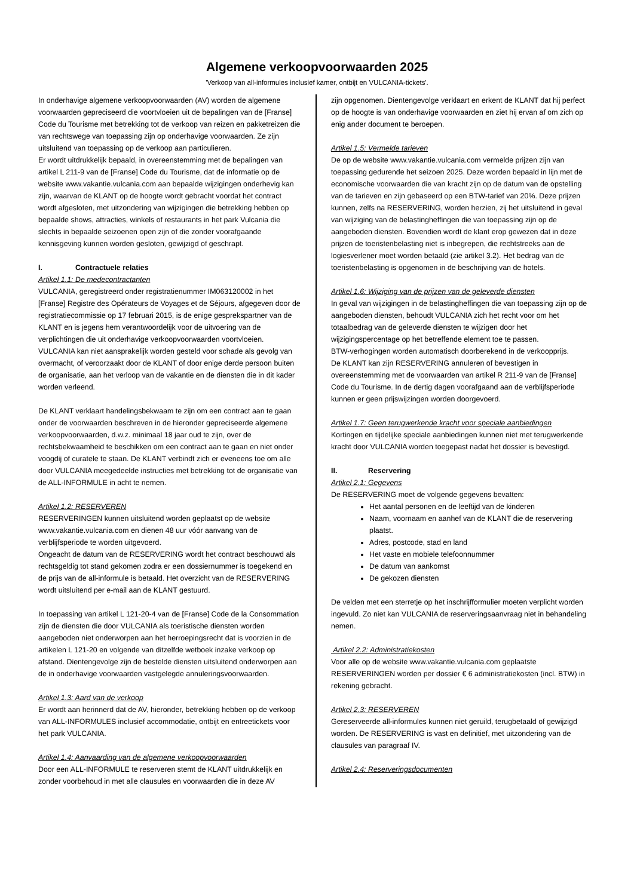Algemene verkoopvoorwaarden 2025
'Verkoop van all-informules inclusief kamer, ontbijt en VULCANIA-tickets'.
In onderhavige algemene verkoopvoorwaarden (AV) worden de algemene voorwaarden gepreciseerd die voortvloeien uit de bepalingen van de [Franse] Code du Tourisme met betrekking tot de verkoop van reizen en pakketreizen die van rechtswege van toepassing zijn op onderhavige voorwaarden. Ze zijn uitsluitend van toepassing op de verkoop aan particulieren.
Er wordt uitdrukkelijk bepaald, in overeenstemming met de bepalingen van artikel L 211-9 van de [Franse] Code du Tourisme, dat de informatie op de website www.vakantie.vulcania.com aan bepaalde wijzigingen onderhevig kan zijn, waarvan de KLANT op de hoogte wordt gebracht voordat het contract wordt afgesloten, met uitzondering van wijzigingen die betrekking hebben op bepaalde shows, attracties, winkels of restaurants in het park Vulcania die slechts in bepaalde seizoenen open zijn of die zonder voorafgaande kennisgeving kunnen worden gesloten, gewijzigd of geschrapt.
I. Contractuele relaties
Artikel 1.1: De medecontractanten
VULCANIA, geregistreerd onder registratienummer IM063120002 in het [Franse] Registre des Opérateurs de Voyages et de Séjours, afgegeven door de registratiecommissie op 17 februari 2015, is de enige gesprekspartner van de KLANT en is jegens hem verantwoordelijk voor de uitvoering van de verplichtingen die uit onderhavige verkoopvoorwaarden voortvloeien. VULCANIA kan niet aansprakelijk worden gesteld voor schade als gevolg van overmacht, of veroorzaakt door de KLANT of door enige derde persoon buiten de organisatie, aan het verloop van de vakantie en de diensten die in dit kader worden verleend.
De KLANT verklaart handelingsbekwaam te zijn om een contract aan te gaan onder de voorwaarden beschreven in de hieronder gepreciseerde algemene verkoopvoorwaarden, d.w.z. minimaal 18 jaar oud te zijn, over de rechtsbekwaamheid te beschikken om een contract aan te gaan en niet onder voogdij of curatele te staan. De KLANT verbindt zich er eveneens toe om alle door VULCANIA meegedeelde instructies met betrekking tot de organisatie van de ALL-INFORMULE in acht te nemen.
Artikel 1.2: RESERVEREN
RESERVERINGEN kunnen uitsluitend worden geplaatst op de website www.vakantie.vulcania.com en dienen 48 uur vóór aanvang van de verblijfsperiode te worden uitgevoerd.
Ongeacht de datum van de RESERVERING wordt het contract beschouwd als rechtsgeldig tot stand gekomen zodra er een dossiernummer is toegekend en de prijs van de all-informule is betaald. Het overzicht van de RESERVERING wordt uitsluitend per e-mail aan de KLANT gestuurd.
In toepassing van artikel L 121-20-4 van de [Franse] Code de la Consommation zijn de diensten die door VULCANIA als toeristische diensten worden aangeboden niet onderworpen aan het herroepingsrecht dat is voorzien in de artikelen L 121-20 en volgende van ditzelfde wetboek inzake verkoop op afstand. Dientengevolge zijn de bestelde diensten uitsluitend onderworpen aan de in onderhavige voorwaarden vastgelegde annuleringsvoorwaarden.
Artikel 1.3: Aard van de verkoop
Er wordt aan herinnerd dat de AV, hieronder, betrekking hebben op de verkoop van ALL-INFORMULES inclusief accommodatie, ontbijt en entreetickets voor het park VULCANIA.
Artikel 1.4: Aanvaarding van de algemene verkoopvoorwaarden
Door een ALL-INFORMULE te reserveren stemt de KLANT uitdrukkelijk en zonder voorbehoud in met alle clausules en voorwaarden die in deze AV
zijn opgenomen. Dientengevolge verklaart en erkent de KLANT dat hij perfect op de hoogte is van onderhavige voorwaarden en ziet hij ervan af om zich op enig ander document te beroepen.
Artikel 1.5: Vermelde tarieven
De op de website www.vakantie.vulcania.com vermelde prijzen zijn van toepassing gedurende het seizoen 2025. Deze worden bepaald in lijn met de economische voorwaarden die van kracht zijn op de datum van de opstelling van de tarieven en zijn gebaseerd op een BTW-tarief van 20%. Deze prijzen kunnen, zelfs na RESERVERING, worden herzien, zij het uitsluitend in geval van wijziging van de belastingheffingen die van toepassing zijn op de aangeboden diensten. Bovendien wordt de klant erop gewezen dat in deze prijzen de toeristenbelasting niet is inbegrepen, die rechtstreeks aan de logiesverlener moet worden betaald (zie artikel 3.2). Het bedrag van de toeristenbelasting is opgenomen in de beschrijving van de hotels.
Artikel 1.6: Wijziging van de prijzen van de geleverde diensten
In geval van wijzigingen in de belastingheffingen die van toepassing zijn op de aangeboden diensten, behoudt VULCANIA zich het recht voor om het totaalbedrag van de geleverde diensten te wijzigen door het wijzigingspercentage op het betreffende element toe te passen.
BTW-verhogingen worden automatisch doorberekend in de verkoopprijs.
De KLANT kan zijn RESERVERING annuleren of bevestigen in overeenstemming met de voorwaarden van artikel R 211-9 van de [Franse] Code du Tourisme. In de dertig dagen voorafgaand aan de verblijfsperiode kunnen er geen prijswijzingen worden doorgevoerd.
Artikel 1.7: Geen terugwerkende kracht voor speciale aanbiedingen
Kortingen en tijdelijke speciale aanbiedingen kunnen niet met terugwerkende kracht door VULCANIA worden toegepast nadat het dossier is bevestigd.
II. Reservering
Artikel 2.1: Gegevens
De RESERVERING moet de volgende gegevens bevatten:
Het aantal personen en de leeftijd van de kinderen
Naam, voornaam en aanhef van de KLANT die de reservering plaatst.
Adres, postcode, stad en land
Het vaste en mobiele telefoonnummer
De datum van aankomst
De gekozen diensten
De velden met een sterretje op het inschrijfformulier moeten verplicht worden ingevuld. Zo niet kan VULCANIA de reserveringsaanvraag niet in behandeling nemen.
Artikel 2.2: Administratiekosten
Voor alle op de website www.vakantie.vulcania.com geplaatste RESERVERINGEN worden per dossier € 6 administratiekosten (incl. BTW) in rekening gebracht.
Artikel 2.3: RESERVEREN
Gereserveerde all-informules kunnen niet geruild, terugbetaald of gewijzigd worden. De RESERVERING is vast en definitief, met uitzondering van de clausules van paragraaf IV.
Artikel 2.4: Reserveringsdocumenten